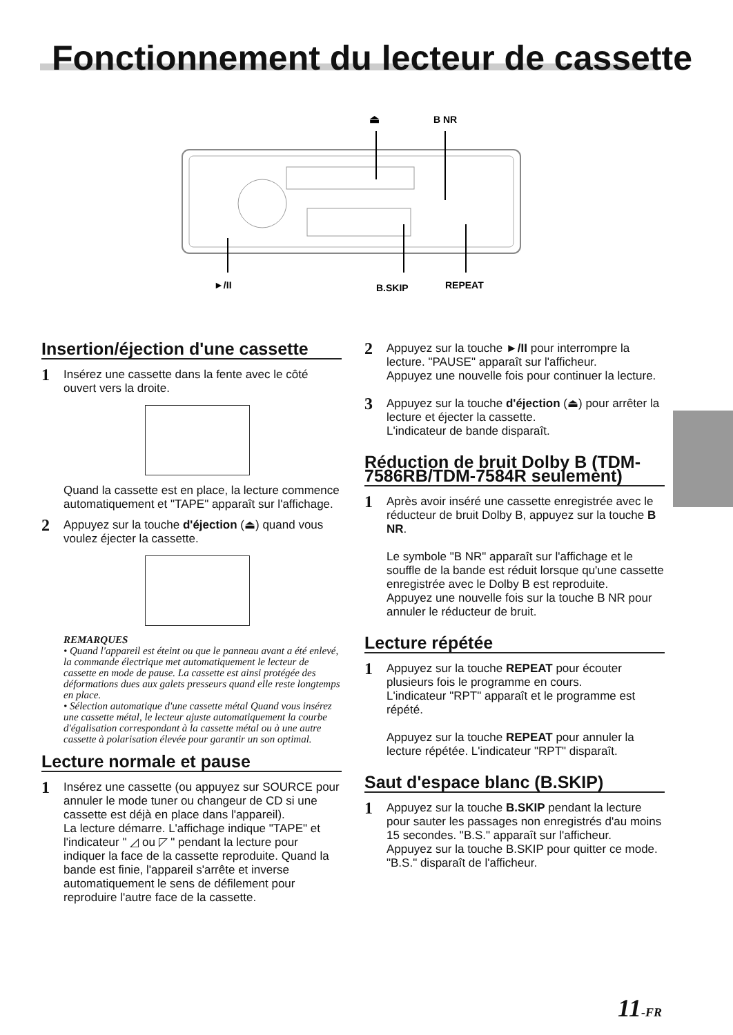Fonctionnement du lecteur de cassette
⏏
B NR
►/II
B.SKIP
REPEAT
Insertion/éjection d'une cassette
1
Insérez une cassette dans la fente avec le côté ouvert vers la droite.
Quand la cassette est en place, la lecture commence automatiquement et "TAPE" apparaît sur l'affichage.
2
Appuyez sur la touche d'éjection (⏏) quand vous voulez éjecter la cassette.
REMARQUES
• Quand l'appareil est éteint ou que le panneau avant a été enlevé, la commande électrique met automatiquement le lecteur de cassette en mode de pause. La cassette est ainsi protégée des déformations dues aux galets presseurs quand elle reste longtemps en place.
• Sélection automatique d'une cassette métal Quand vous insérez une cassette métal, le lecteur ajuste automatiquement la courbe d'égalisation correspondant à la cassette métal ou à une autre cassette à polarisation élevée pour garantir un son optimal.
Lecture normale et pause
1
Insérez une cassette (ou appuyez sur SOURCE pour annuler le mode tuner ou changeur de CD si une cassette est déjà en place dans l'appareil).
La lecture démarre. L'affichage indique "TAPE" et l'indicateur " ◿ ou ◸ " pendant la lecture pour indiquer la face de la cassette reproduite. Quand la bande est finie, l'appareil s'arrête et inverse automatiquement le sens de défilement pour reproduire l'autre face de la cassette.
2
Appuyez sur la touche ►/II pour interrompre la lecture. "PAUSE" apparaît sur l'afficheur.
Appuyez une nouvelle fois pour continuer la lecture.
3
Appuyez sur la touche d'éjection (⏏) pour arrêter la lecture et éjecter la cassette.
L'indicateur de bande disparaît.
Réduction de bruit Dolby B (TDM-7586RB/TDM-7584R seulement)
1
Après avoir inséré une cassette enregistrée avec le réducteur de bruit Dolby B, appuyez sur la touche B NR.
Le symbole "B NR" apparaît sur l'affichage et le souffle de la bande est réduit lorsque qu'une cassette enregistrée avec le Dolby B est reproduite.
Appuyez une nouvelle fois sur la touche B NR pour annuler le réducteur de bruit.
Lecture répétée
1
Appuyez sur la touche REPEAT pour écouter plusieurs fois le programme en cours.
L'indicateur "RPT" apparaît et le programme est répété.
Appuyez sur la touche REPEAT pour annuler la lecture répétée. L'indicateur "RPT" disparaît.
Saut d'espace blanc (B.SKIP)
1
Appuyez sur la touche B.SKIP pendant la lecture pour sauter les passages non enregistrés d'au moins 15 secondes. "B.S." apparaît sur l'afficheur.
Appuyez sur la touche B.SKIP pour quitter ce mode. "B.S." disparaît de l'afficheur.
11-FR